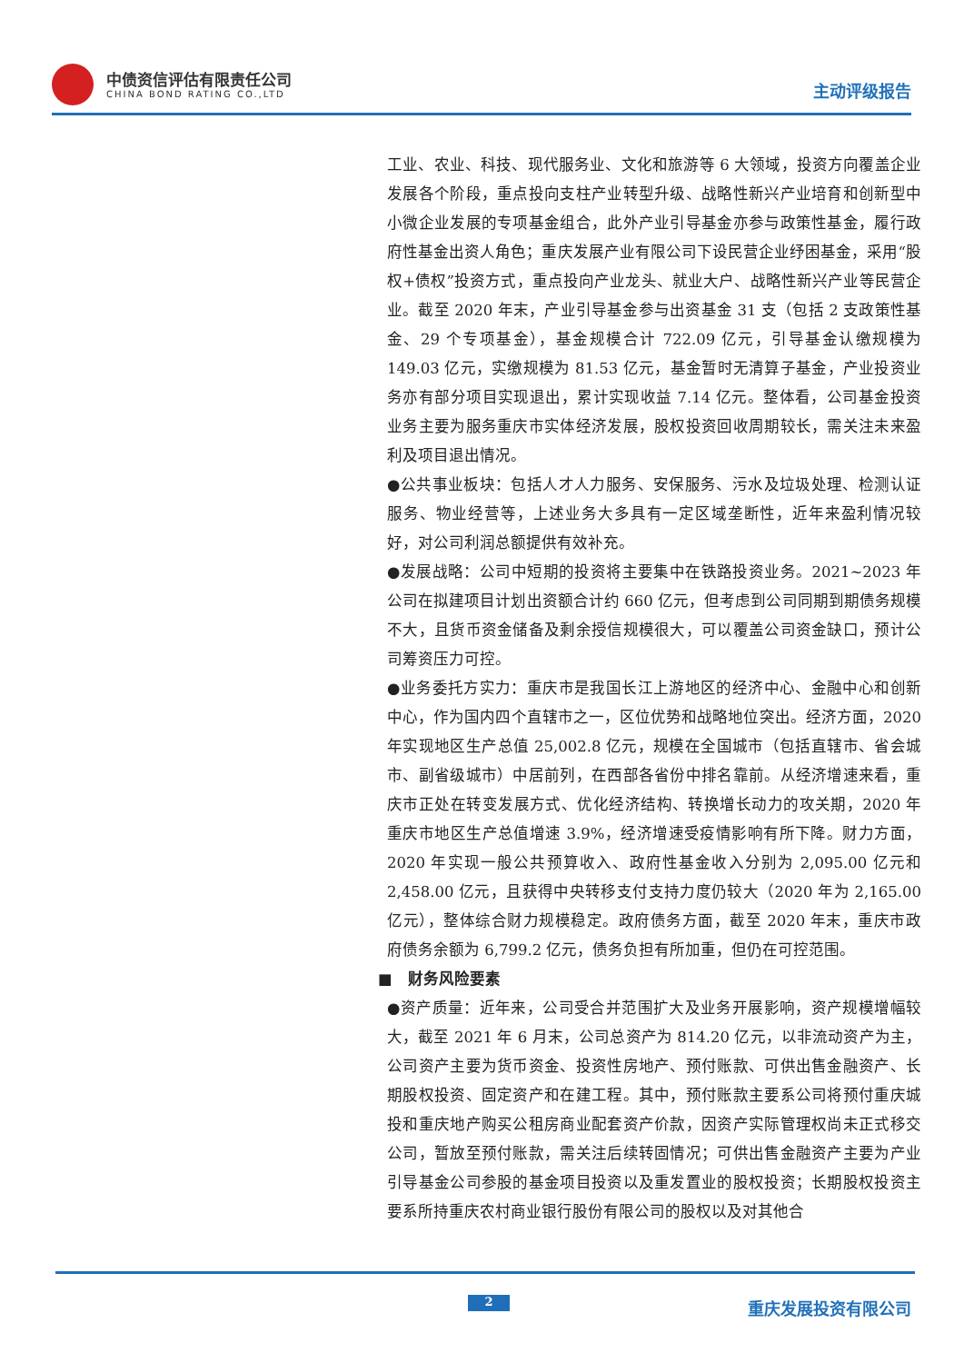中债资信评估有限责任公司
CHINA BOND RATING CO.,LTD 主动评级报告
工业、农业、科技、现代服务业、文化和旅游等 6 大领域，投资方向覆盖企业发展各个阶段，重点投向支柱产业转型升级、战略性新兴产业培育和创新型中小微企业发展的专项基金组合，此外产业引导基金亦参与政策性基金，履行政府性基金出资人角色；重庆发展产业有限公司下设民营企业纾困基金，采用“股权+债权”投资方式，重点投向产业龙头、就业大户、战略性新兴产业等民营企业。截至 2020 年末，产业引导基金参与出资基金 31 支（包括 2 支政策性基金、29 个专项基金），基金规模合计 722.09 亿元，引导基金认缴规模为 149.03 亿元，实缴规模为 81.53 亿元，基金暂时无清算子基金，产业投资业务亦有部分项目实现退出，累计实现收益 7.14 亿元。整体看，公司基金投资业务主要为服务重庆市实体经济发展，股权投资回收周期较长，需关注未来盈利及项目退出情况。
●公共事业板块：包括人才人力服务、安保服务、污水及垃圾处理、检测认证服务、物业经营等，上述业务大多具有一定区域垄断性，近年来盈利情况较好，对公司利润总额提供有效补充。
●发展战略：公司中短期的投资将主要集中在铁路投资业务。2021~2023 年公司在拟建项目计划出资额合计约 660 亿元，但考虑到公司同期到期债务规模不大，且货币资金储备及剩余授信规模很大，可以覆盖公司资金缺口，预计公司筹资压力可控。
●业务委托方实力：重庆市是我国长江上游地区的经济中心、金融中心和创新中心，作为国内四个直辖市之一，区位优势和战略地位突出。经济方面，2020 年实现地区生产总值 25,002.8 亿元，规模在全国城市（包括直辖市、省会城市、副省级城市）中居前列，在西部各省份中排名靠前。从经济增速来看，重庆市正处在转变发展方式、优化经济结构、转换增长动力的攻关期，2020 年重庆市地区生产总值增速 3.9%，经济增速受疫情影响有所下降。财力方面，2020 年实现一般公共预算收入、政府性基金收入分别为 2,095.00 亿元和 2,458.00 亿元，且获得中央转移支付支持力度仍较大（2020 年为 2,165.00 亿元），整体综合财力规模稳定。政府债务方面，截至 2020 年末，重庆市政府债务余额为 6,799.2 亿元，债务负担有所加重，但仍在可控范围。
■　财务风险要素
●资产质量：近年来，公司受合并范围扩大及业务开展影响，资产规模增幅较大，截至 2021 年 6 月末，公司总资产为 814.20 亿元，以非流动资产为主，公司资产主要为货币资金、投资性房地产、预付账款、可供出售金融资产、长期股权投资、固定资产和在建工程。其中，预付账款主要系公司将预付重庆城投和重庆地产购买公租房商业配套资产价款，因资产实际管理权尚未正式移交公司，暂放至预付账款，需关注后续转固情况；可供出售金融资产主要为产业引导基金公司参股的基金项目投资以及重发置业的股权投资；长期股权投资主要系所持重庆农村商业银行股份有限公司的股权以及对其他合
2 重庆发展投资有限公司